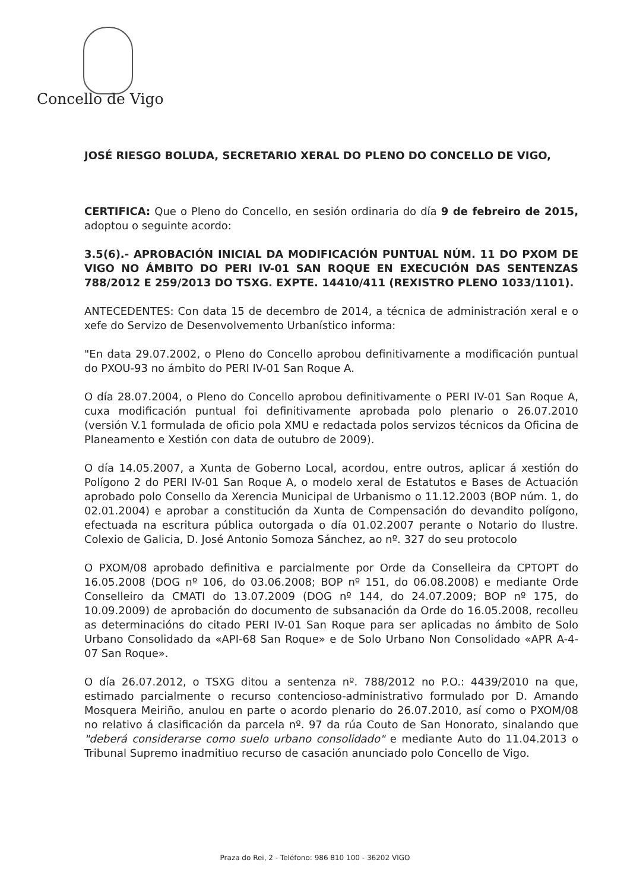Concello de Vigo
JOSÉ RIESGO BOLUDA, SECRETARIO XERAL DO PLENO DO CONCELLO DE VIGO,
CERTIFICA: Que o Pleno do Concello, en sesión ordinaria do día 9 de febreiro de 2015, adoptou o seguinte acordo:
3.5(6).- APROBACIÓN INICIAL DA MODIFICACIÓN PUNTUAL NÚM. 11 DO PXOM DE VIGO NO ÁMBITO DO PERI IV-01 SAN ROQUE EN EXECUCIÓN DAS SENTENZAS 788/2012 E 259/2013 DO TSXG. EXPTE. 14410/411 (REXISTRO PLENO 1033/1101).
ANTECEDENTES: Con data 15 de decembro de 2014, a técnica de administración xeral e o xefe do Servizo de Desenvolvemento Urbanístico informa:
"En data 29.07.2002, o Pleno do Concello aprobou definitivamente a modificación puntual do PXOU-93 no ámbito do PERI IV-01 San Roque A.
O día 28.07.2004, o Pleno do Concello aprobou definitivamente o PERI IV-01 San Roque A, cuxa modificación puntual foi definitivamente aprobada polo plenario o 26.07.2010 (versión V.1 formulada de oficio pola XMU e redactada polos servizos técnicos da Oficina de Planeamento e Xestión con data de outubro de 2009).
O día 14.05.2007, a Xunta de Goberno Local, acordou, entre outros, aplicar á xestión do Polígono 2 do PERI IV-01 San Roque A, o modelo xeral de Estatutos e Bases de Actuación aprobado polo Consello da Xerencia Municipal de Urbanismo o 11.12.2003 (BOP núm. 1, do 02.01.2004) e aprobar a constitución da Xunta de Compensación do devandito polígono, efectuada na escritura pública outorgada o día 01.02.2007 perante o Notario do Ilustre. Colexio de Galicia, D. José Antonio Somoza Sánchez, ao nº. 327 do seu protocolo
O PXOM/08 aprobado definitiva e parcialmente por Orde da Conselleira da CPTOPT do 16.05.2008 (DOG nº 106, do 03.06.2008; BOP nº 151, do 06.08.2008) e mediante Orde Conselleiro da CMATI do 13.07.2009 (DOG nº 144, do 24.07.2009; BOP nº 175, do 10.09.2009) de aprobación do documento de subsanación da Orde do 16.05.2008, recolleu as determinacións do citado PERI IV-01 San Roque para ser aplicadas no ámbito de Solo Urbano Consolidado da «API-68 San Roque» e de Solo Urbano Non Consolidado «APR A-4-07 San Roque».
O día 26.07.2012, o TSXG ditou a sentenza nº. 788/2012 no P.O.: 4439/2010 na que, estimado parcialmente o recurso contencioso-administrativo formulado por D. Amando Mosquera Meiriño, anulou en parte o acordo plenario do 26.07.2010, así como o PXOM/08 no relativo á clasificación da parcela nº. 97 da rúa Couto de San Honorato, sinalando que "deberá considerarse como suelo urbano consolidado" e mediante Auto do 11.04.2013 o Tribunal Supremo inadmitiuo recurso de casación anunciado polo Concello de Vigo.
Praza do Rei, 2 - Teléfono: 986 810 100 - 36202 VIGO